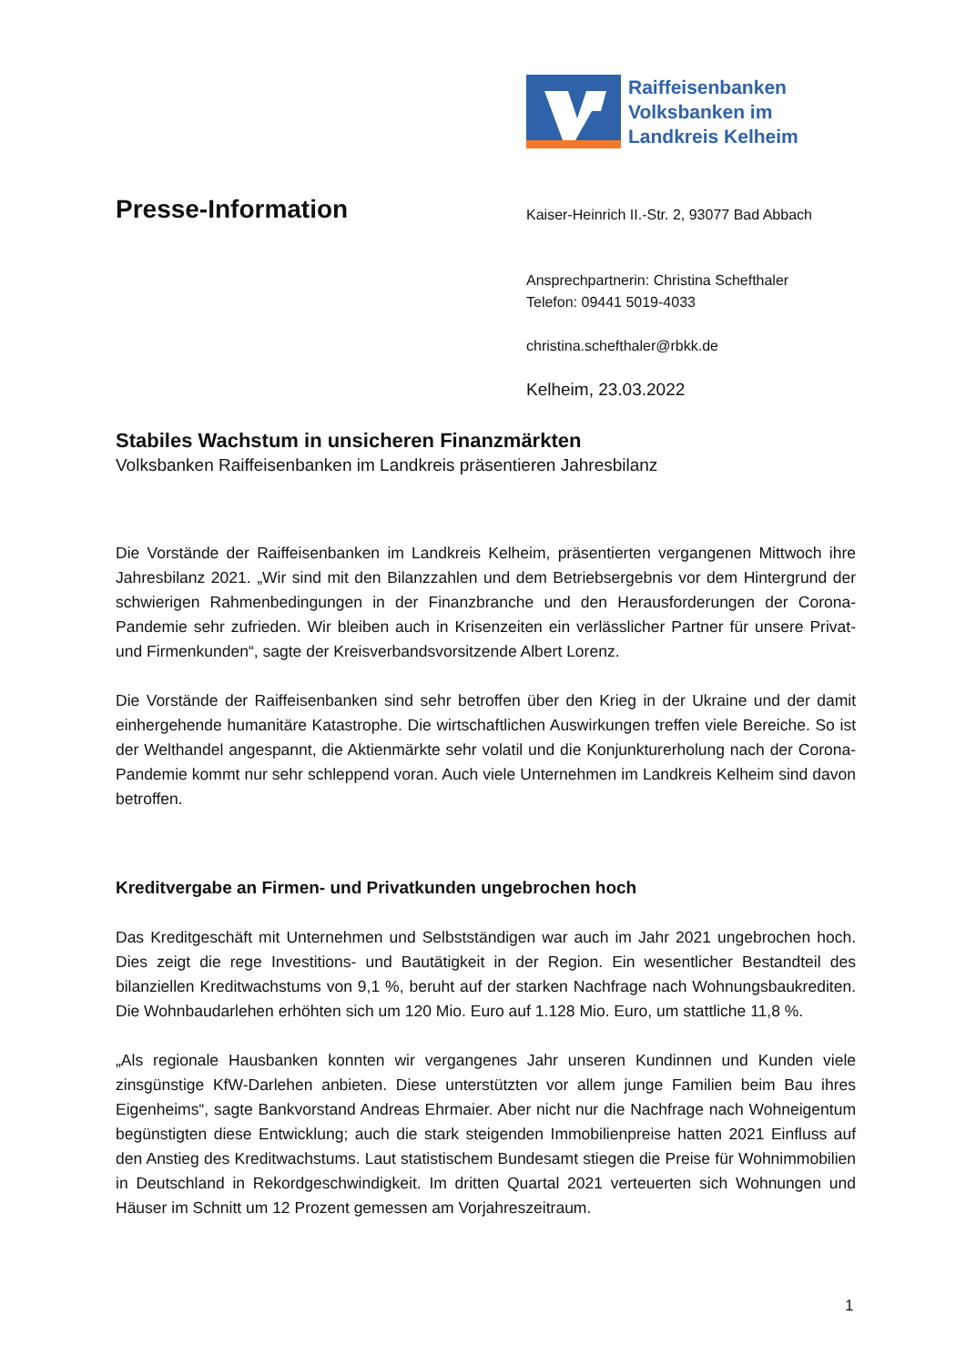Raiffeisenbanken
Volksbanken im
Landkreis Kelheim
Presse-Information
Kaiser-Heinrich II.-Str. 2, 93077 Bad Abbach
Ansprechpartnerin: Christina Schefthaler
Telefon: 09441 5019-4033
christina.schefthaler@rbkk.de
Kelheim, 23.03.2022
Stabiles Wachstum in unsicheren Finanzmärkten
Volksbanken Raiffeisenbanken im Landkreis präsentieren Jahresbilanz
Die Vorstände der Raiffeisenbanken im Landkreis Kelheim, präsentierten vergangenen Mittwoch ihre Jahresbilanz 2021. „Wir sind mit den Bilanzzahlen und dem Betriebsergebnis vor dem Hintergrund der schwierigen Rahmenbedingungen in der Finanzbranche und den Herausforderungen der Corona-Pandemie sehr zufrieden. Wir bleiben auch in Krisenzeiten ein verlässlicher Partner für unsere Privat- und Firmenkunden“, sagte der Kreisverbandsvorsitzende Albert Lorenz.
Die Vorstände der Raiffeisenbanken sind sehr betroffen über den Krieg in der Ukraine und der damit einhergehende humanitäre Katastrophe. Die wirtschaftlichen Auswirkungen treffen viele Bereiche. So ist der Welthandel angespannt, die Aktienmärkte sehr volatil und die Konjunkturerholung nach der Corona-Pandemie kommt nur sehr schleppend voran. Auch viele Unternehmen im Landkreis Kelheim sind davon betroffen.
Kreditvergabe an Firmen- und Privatkunden ungebrochen hoch
Das Kreditgeschäft mit Unternehmen und Selbstständigen war auch im Jahr 2021 ungebrochen hoch. Dies zeigt die rege Investitions- und Bautätigkeit in der Region. Ein wesentlicher Bestandteil des bilanziellen Kreditwachstums von 9,1 %, beruht auf der starken Nachfrage nach Wohnungsbaukrediten. Die Wohnbaudarlehen erhöhten sich um 120 Mio. Euro auf 1.128 Mio. Euro, um stattliche 11,8 %.
„Als regionale Hausbanken konnten wir vergangenes Jahr unseren Kundinnen und Kunden viele zinsgünstige KfW-Darlehen anbieten. Diese unterstützten vor allem junge Familien beim Bau ihres Eigenheims“, sagte Bankvorstand Andreas Ehrmaier. Aber nicht nur die Nachfrage nach Wohneigentum begünstigten diese Entwicklung; auch die stark steigenden Immobilienpreise hatten 2021 Einfluss auf den Anstieg des Kreditwachstums. Laut statistischem Bundesamt stiegen die Preise für Wohnimmobilien in Deutschland in Rekordgeschwindigkeit. Im dritten Quartal 2021 verteuerten sich Wohnungen und Häuser im Schnitt um 12 Prozent gemessen am Vorjahreszeitraum.
1